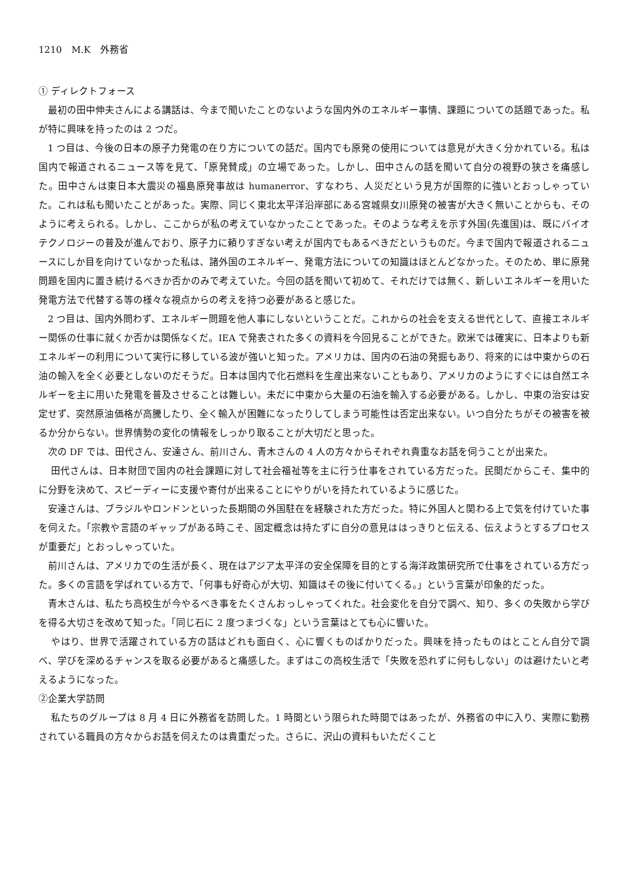1210　M.K　外務省
① ディレクトフォース
最初の田中伸夫さんによる講話は、今まで聞いたことのないような国内外のエネルギー事情、課題についての話題であった。私が特に興味を持ったのは 2 つだ。
1 つ目は、今後の日本の原子力発電の在り方についての話だ。国内でも原発の使用については意見が大きく分かれている。私は国内で報道されるニュース等を見て、「原発賛成」の立場であった。しかし、田中さんの話を聞いて自分の視野の狭さを痛感した。田中さんは東日本大震災の福島原発事故は humanerror、すなわち、人災だという見方が国際的に強いとおっしゃっていた。これは私も聞いたことがあった。実際、同じく東北太平洋沿岸部にある宮城県女川原発の被害が大きく無いことからも、そのように考えられる。しかし、ここからが私の考えていなかったことであった。そのような考えを示す外国(先進国)は、既にバイオテクノロジーの普及が進んでおり、原子力に頼りすぎない考えが国内でもあるべきだというものだ。今まで国内で報道されるニュースにしか目を向けていなかった私は、諸外国のエネルギー、発電方法についての知識はほとんどなかった。そのため、単に原発問題を国内に置き続けるべきか否かのみで考えていた。今回の話を聞いて初めて、それだけでは無く、新しいエネルギーを用いた発電方法で代替する等の様々な視点からの考えを持つ必要があると感じた。
2 つ目は、国内外問わず、エネルギー問題を他人事にしないということだ。これからの社会を支える世代として、直接エネルギー関係の仕事に就くか否かは関係なくだ。IEA で発表された多くの資料を今回見ることができた。欧米では確実に、日本よりも新エネルギーの利用について実行に移している波が強いと知った。アメリカは、国内の石油の発掘もあり、将来的には中東からの石油の輸入を全く必要としないのだそうだ。日本は国内で化石燃料を生産出来ないこともあり、アメリカのようにすぐには自然エネルギーを主に用いた発電を普及させることは難しい。未だに中東から大量の石油を輸入する必要がある。しかし、中東の治安は安定せず、突然原油価格が高騰したり、全く輸入が困難になったりしてしまう可能性は否定出来ない。いつ自分たちがその被害を被るか分からない。世界情勢の変化の情報をしっかり取ることが大切だと思った。
次の DF では、田代さん、安達さん、前川さん、青木さんの 4 人の方々からそれぞれ貴重なお話を伺うことが出来た。
田代さんは、日本財団で国内の社会課題に対して社会福祉等を主に行う仕事をされている方だった。民間だからこそ、集中的に分野を決めて、スピーディーに支援や寄付が出来ることにやりがいを持たれているように感じた。
安達さんは、ブラジルやロンドンといった長期間の外国駐在を経験された方だった。特に外国人と関わる上で気を付けていた事を伺えた。「宗教や言語のギャップがある時こそ、固定概念は持たずに自分の意見ははっきりと伝える、伝えようとするプロセスが重要だ」とおっしゃっていた。
前川さんは、アメリカでの生活が長く、現在はアジア太平洋の安全保障を目的とする海洋政策研究所で仕事をされている方だった。多くの言語を学ばれている方で、「何事も好奇心が大切、知識はその後に付いてくる。」という言葉が印象的だった。
青木さんは、私たち高校生が今やるべき事をたくさんおっしゃってくれた。社会変化を自分で調べ、知り、多くの失敗から学びを得る大切さを改めて知った。「同じ石に 2 度つまづくな」という言葉はとても心に響いた。
やはり、世界で活躍されている方の話はどれも面白く、心に響くものばかりだった。興味を持ったものはとことん自分で調べ、学びを深めるチャンスを取る必要があると痛感した。まずはこの高校生活で「失敗を恐れずに何もしない」のは避けたいと考えるようになった。
②企業大学訪問
私たちのグループは 8 月 4 日に外務省を訪問した。1 時間という限られた時間ではあったが、外務省の中に入り、実際に勤務されている職員の方々からお話を伺えたのは貴重だった。さらに、沢山の資料もいただくこと